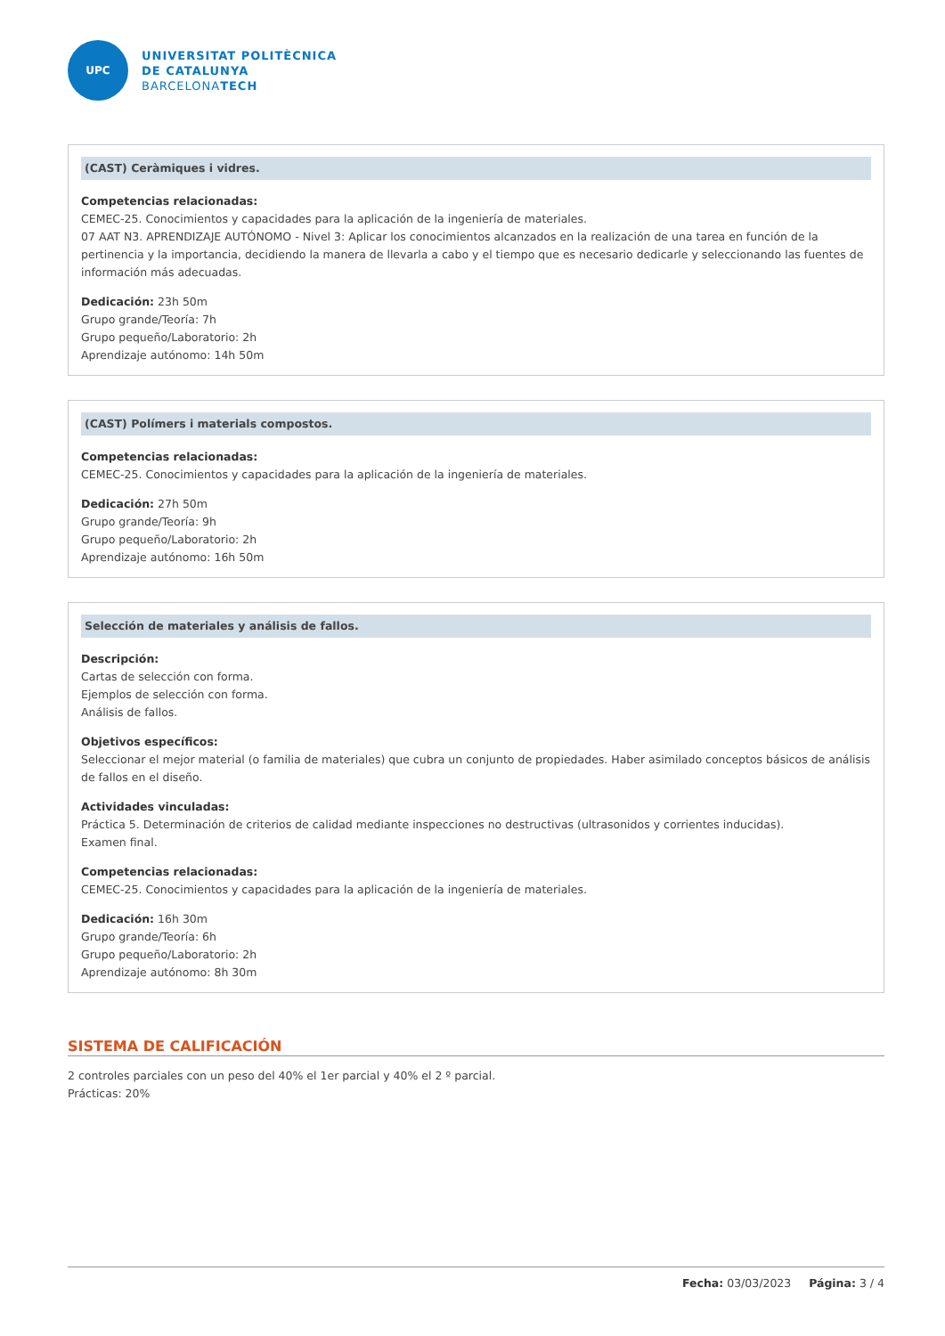UPC
UNIVERSITAT POLITÈCNICA
DE CATALUNYA
BARCELONATECH
(CAST) Ceràmiques i vidres.
Competencias relacionadas:
CEMEC-25. Conocimientos y capacidades para la aplicación de la ingeniería de materiales.
07 AAT N3. APRENDIZAJE AUTÓNOMO - Nivel 3: Aplicar los conocimientos alcanzados en la realización de una tarea en función de la pertinencia y la importancia, decidiendo la manera de llevarla a cabo y el tiempo que es necesario dedicarle y seleccionando las fuentes de información más adecuadas.
Dedicación: 23h 50m
Grupo grande/Teoría: 7h
Grupo pequeño/Laboratorio: 2h
Aprendizaje autónomo: 14h 50m
(CAST) Polímers i materials compostos.
Competencias relacionadas:
CEMEC-25. Conocimientos y capacidades para la aplicación de la ingeniería de materiales.
Dedicación: 27h 50m
Grupo grande/Teoría: 9h
Grupo pequeño/Laboratorio: 2h
Aprendizaje autónomo: 16h 50m
Selección de materiales y análisis de fallos.
Descripción:
Cartas de selección con forma.
Ejemplos de selección con forma.
Análisis de fallos.
Objetivos específicos:
Seleccionar el mejor material (o familia de materiales) que cubra un conjunto de propiedades. Haber asimilado conceptos básicos de análisis de fallos en el diseño.
Actividades vinculadas:
Práctica 5. Determinación de criterios de calidad mediante inspecciones no destructivas (ultrasonidos y corrientes inducidas).
Examen final.
Competencias relacionadas:
CEMEC-25. Conocimientos y capacidades para la aplicación de la ingeniería de materiales.
Dedicación: 16h 30m
Grupo grande/Teoría: 6h
Grupo pequeño/Laboratorio: 2h
Aprendizaje autónomo: 8h 30m
SISTEMA DE CALIFICACIÓN
2 controles parciales con un peso del 40% el 1er parcial y 40% el 2 º parcial.
Prácticas: 20%
Fecha: 03/03/2023 Página: 3 / 4